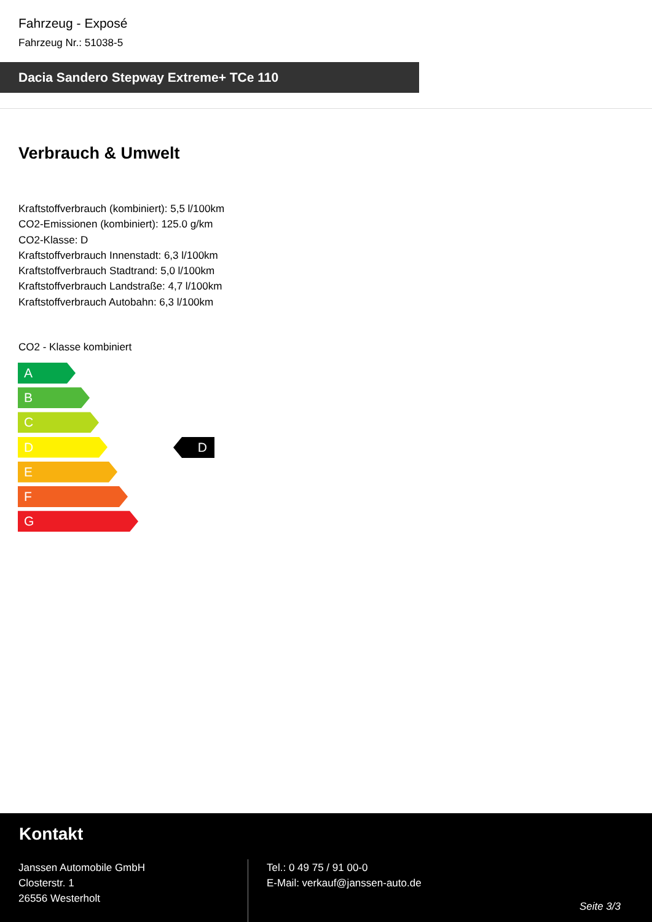Fahrzeug - Exposé
Fahrzeug Nr.: 51038-5
Dacia Sandero Stepway Extreme+ TCe 110
Verbrauch & Umwelt
Kraftstoffverbrauch (kombiniert): 5,5 l/100km
CO2-Emissionen (kombiniert): 125.0 g/km
CO2-Klasse: D
Kraftstoffverbrauch Innenstadt: 6,3 l/100km
Kraftstoffverbrauch Stadtrand: 5,0 l/100km
Kraftstoffverbrauch Landstraße: 4,7 l/100km
Kraftstoffverbrauch Autobahn: 6,3 l/100km
CO2 - Klasse kombiniert
A
B
C
D
E
F
G
D
Kontakt
Janssen Automobile GmbH
Closterstr. 1
26556 Westerholt
Tel.: 0 49 75 / 91 00-0
E-Mail: verkauf@janssen-auto.de
Seite 3/3